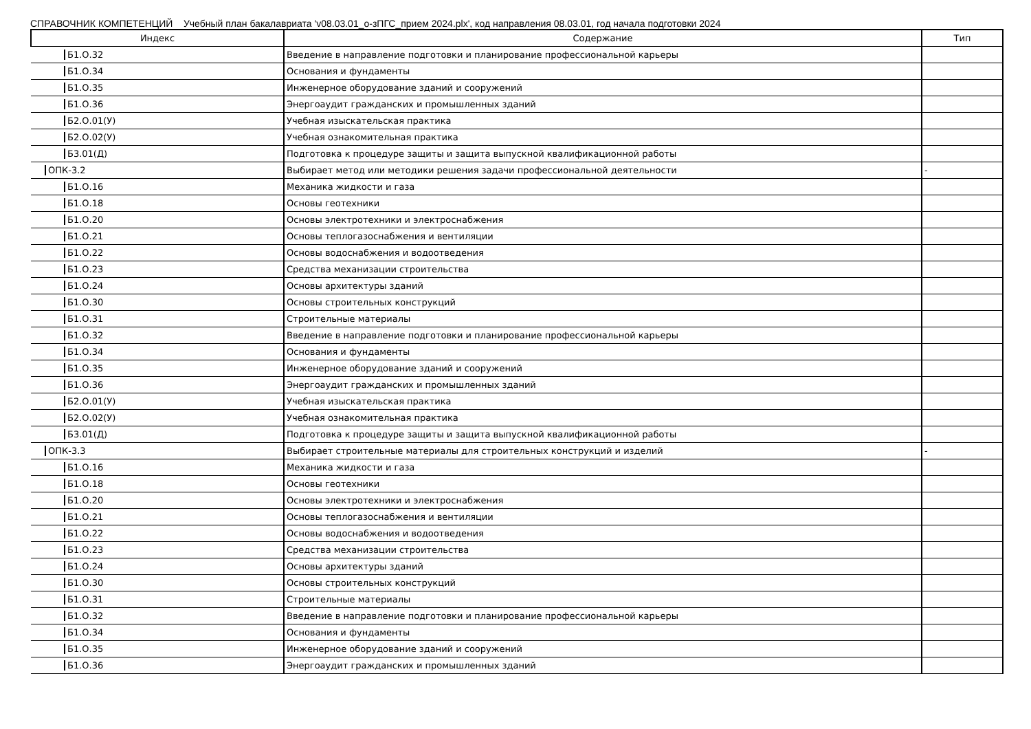СПРАВОЧНИК КОМПЕТЕНЦИЙ Учебный план бакалавриата 'v08.03.01_о-зПГС_прием 2024.plx', код направления 08.03.01, год начала подготовки 2024
| Индекс | Содержание | Тип |
| --- | --- | --- |
| Б1.О.32 | Введение в направление подготовки и планирование профессиональной карьеры | |
| Б1.О.34 | Основания и фундаменты | |
| Б1.О.35 | Инженерное оборудование зданий и сооружений | |
| Б1.О.36 | Энергоаудит гражданских и промышленных зданий | |
| Б2.О.01(У) | Учебная изыскательская практика | |
| Б2.О.02(У) | Учебная ознакомительная практика | |
| Б3.01(Д) | Подготовка к процедуре защиты и защита выпускной квалификационной работы | |
| ОПК-3.2 | Выбирает метод или методики решения задачи профессиональной деятельности | - |
| Б1.О.16 | Механика жидкости и газа | |
| Б1.О.18 | Основы геотехники | |
| Б1.О.20 | Основы электротехники и электроснабжения | |
| Б1.О.21 | Основы теплогазоснабжения и вентиляции | |
| Б1.О.22 | Основы водоснабжения и водоотведения | |
| Б1.О.23 | Средства механизации строительства | |
| Б1.О.24 | Основы архитектуры зданий | |
| Б1.О.30 | Основы строительных конструкций | |
| Б1.О.31 | Строительные материалы | |
| Б1.О.32 | Введение в направление подготовки и планирование профессиональной карьеры | |
| Б1.О.34 | Основания и фундаменты | |
| Б1.О.35 | Инженерное оборудование зданий и сооружений | |
| Б1.О.36 | Энергоаудит гражданских и промышленных зданий | |
| Б2.О.01(У) | Учебная изыскательская практика | |
| Б2.О.02(У) | Учебная ознакомительная практика | |
| Б3.01(Д) | Подготовка к процедуре защиты и защита выпускной квалификационной работы | |
| ОПК-3.3 | Выбирает строительные материалы для строительных конструкций и изделий | - |
| Б1.О.16 | Механика жидкости и газа | |
| Б1.О.18 | Основы геотехники | |
| Б1.О.20 | Основы электротехники и электроснабжения | |
| Б1.О.21 | Основы теплогазоснабжения и вентиляции | |
| Б1.О.22 | Основы водоснабжения и водоотведения | |
| Б1.О.23 | Средства механизации строительства | |
| Б1.О.24 | Основы архитектуры зданий | |
| Б1.О.30 | Основы строительных конструкций | |
| Б1.О.31 | Строительные материалы | |
| Б1.О.32 | Введение в направление подготовки и планирование профессиональной карьеры | |
| Б1.О.34 | Основания и фундаменты | |
| Б1.О.35 | Инженерное оборудование зданий и сооружений | |
| Б1.О.36 | Энергоаудит гражданских и промышленных зданий | |